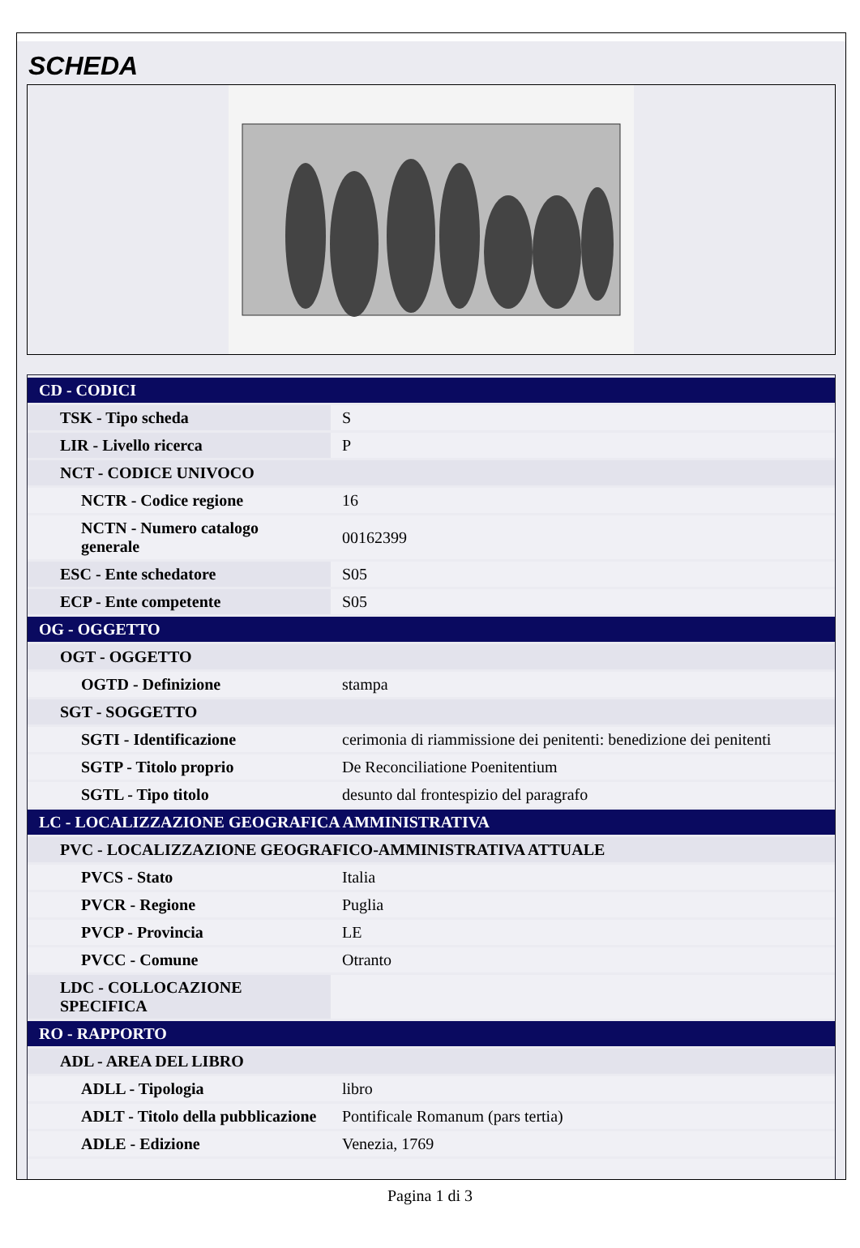SCHEDA
| CD - CODICI | |
| TSK - Tipo scheda | S |
| LIR - Livello ricerca | P |
| NCT - CODICE UNIVOCO | |
| NCTR - Codice regione | 16 |
| NCTN - Numero catalogo generale | 00162399 |
| ESC - Ente schedatore | S05 |
| ECP - Ente competente | S05 |
| OG - OGGETTO | |
| OGT - OGGETTO | |
| OGTD - Definizione | stampa |
| SGT - SOGGETTO | |
| SGTI - Identificazione | cerimonia di riammissione dei penitenti: benedizione dei penitenti |
| SGTP - Titolo proprio | De Reconciliatione Poenitentium |
| SGTL - Tipo titolo | desunto dal frontespizio del paragrafo |
| LC - LOCALIZZAZIONE GEOGRAFICA AMMINISTRATIVA | |
| PVC - LOCALIZZAZIONE GEOGRAFICO-AMMINISTRATIVA ATTUALE | |
| PVCS - Stato | Italia |
| PVCR - Regione | Puglia |
| PVCP - Provincia | LE |
| PVCC - Comune | Otranto |
| LDC - COLLOCAZIONE SPECIFICA | |
| RO - RAPPORTO | |
| ADL - AREA DEL LIBRO | |
| ADLL - Tipologia | libro |
| ADLT - Titolo della pubblicazione | Pontificale Romanum (pars tertia) |
| ADLE - Edizione | Venezia, 1769 |
Pagina 1 di 3